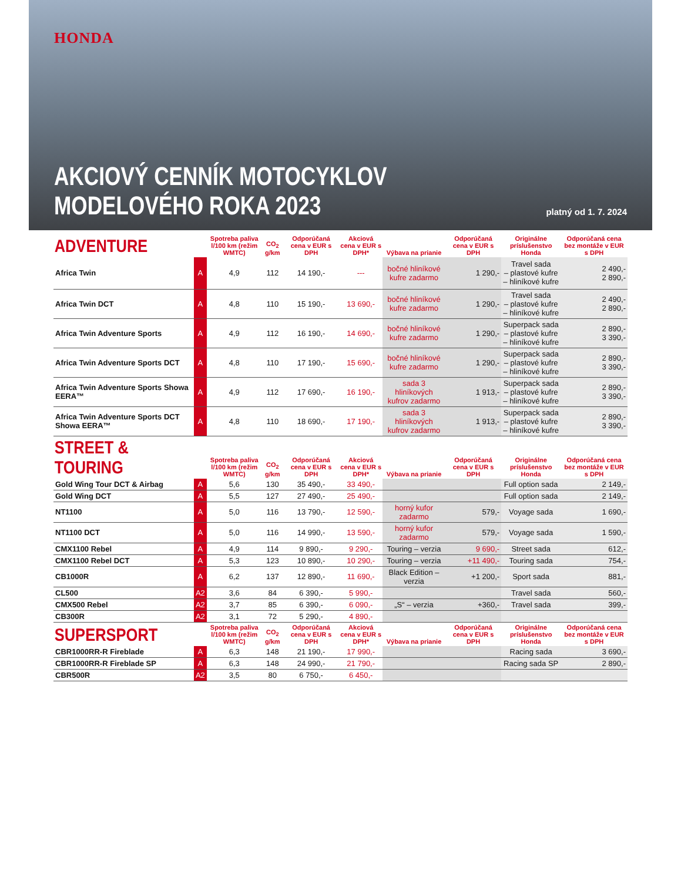HONDA
AKCIOVÝ CENNÍK MOTOCYKLOV
MODELOVÉHO ROKA 2023
platný od 1. 7. 2024
| ADVENTURE | | Spotreba paliva l/100 km (režim WMTC) | CO<sub>2</sub> g/km | Odporúčaná cena v EUR s DPH | Akciová cena v EUR s DPH* | Výbava na prianie | Odporúčaná cena v EUR s DPH | Originálne príslušenstvo Honda | Odporúčaná cena bez montáže v EUR s DPH |
| --- | --- | --- | --- | --- | --- | --- | --- | --- | --- |
| Africa Twin | A | 4,9 | 112 | 14 190,- | --- | bočné hliníkové kufre zadarmo | 1 290,- | Travel sada – plastové kufre – hliníkové kufre | 2 490,- 2 890,- |
| Africa Twin DCT | A | 4,8 | 110 | 15 190,- | 13 690,- | bočné hliníkové kufre zadarmo | 1 290,- | Travel sada – plastové kufre – hliníkové kufre | 2 490,- 2 890,- |
| Africa Twin Adventure Sports | A | 4,9 | 112 | 16 190,- | 14 690,- | bočné hliníkové kufre zadarmo | 1 290,- | Superpack sada – plastové kufre – hliníkové kufre | 2 890,- 3 390,- |
| Africa Twin Adventure Sports DCT | A | 4,8 | 110 | 17 190,- | 15 690,- | bočné hliníkové kufre zadarmo | 1 290,- | Superpack sada – plastové kufre – hliníkové kufre | 2 890,- 3 390,- |
| Africa Twin Adventure Sports Showa EERA™ | A | 4,9 | 112 | 17 690,- | 16 190,- | sada 3 hliníkových kufrov zadarmo | 1 913,- | Superpack sada – plastové kufre – hliníkové kufre | 2 890,- 3 390,- |
| Africa Twin Adventure Sports DCT Showa EERA™ | A | 4,8 | 110 | 18 690,- | 17 190,- | sada 3 hliníkových kufrov zadarmo | 1 913,- | Superpack sada – plastové kufre – hliníkové kufre | 2 890,- 3 390,- |
| STREET & TOURING | | Spotreba paliva l/100 km (režim WMTC) | CO<sub>2</sub> g/km | Odporúčaná cena v EUR s DPH | Akciová cena v EUR s DPH* | Výbava na prianie | Odporúčaná cena v EUR s DPH | Originálne príslušenstvo Honda | Odporúčaná cena bez montáže v EUR s DPH |
| Gold Wing Tour DCT & Airbag | A | 5,6 | 130 | 35 490,- | 33 490,- | | | Full option sada | 2 149,- |
| Gold Wing DCT | A | 5,5 | 127 | 27 490,- | 25 490,- | | | Full option sada | 2 149,- |
| NT1100 | A | 5,0 | 116 | 13 790,- | 12 590,- | horný kufor zadarmo | 579,- | Voyage sada | 1 690,- |
| NT1100 DCT | A | 5,0 | 116 | 14 990,- | 13 590,- | horný kufor zadarmo | 579,- | Voyage sada | 1 590,- |
| CMX1100 Rebel | A | 4,9 | 114 | 9 890,- | 9 290,- | Touring – verzia | 9 690,- | Street sada | 612,- |
| CMX1100 Rebel DCT | A | 5,3 | 123 | 10 890,- | 10 290,- | Touring – verzia | +11 490,- | Touring sada | 754,- |
| CB1000R | A | 6,2 | 137 | 12 890,- | 11 690,- | Black Edition – verzia | +1 200,- | Sport sada | 881,- |
| CL500 | A2 | 3,6 | 84 | 6 390,- | 5 990,- | | | Travel sada | 560,- |
| CMX500 Rebel | A2 | 3,7 | 85 | 6 390,- | 6 090,- | „S“ – verzia | +360,- | Travel sada | 399,- |
| CB300R | A2 | 3,1 | 72 | 5 290,- | 4 890,- | | | | |
| SUPERSPORT | | Spotreba paliva l/100 km (režim WMTC) | CO<sub>2</sub> g/km | Odporúčaná cena v EUR s DPH | Akciová cena v EUR s DPH* | Výbava na prianie | Odporúčaná cena v EUR s DPH | Originálne príslušenstvo Honda | Odporúčaná cena bez montáže v EUR s DPH |
| CBR1000RR-R Fireblade | A | 6,3 | 148 | 21 190,- | 17 990,- | | | Racing sada | 3 690,- |
| CBR1000RR-R Fireblade SP | A | 6,3 | 148 | 24 990,- | 21 790,- | | | Racing sada SP | 2 890,- |
| CBR500R | A2 | 3,5 | 80 | 6 750,- | 6 450,- | | | | |